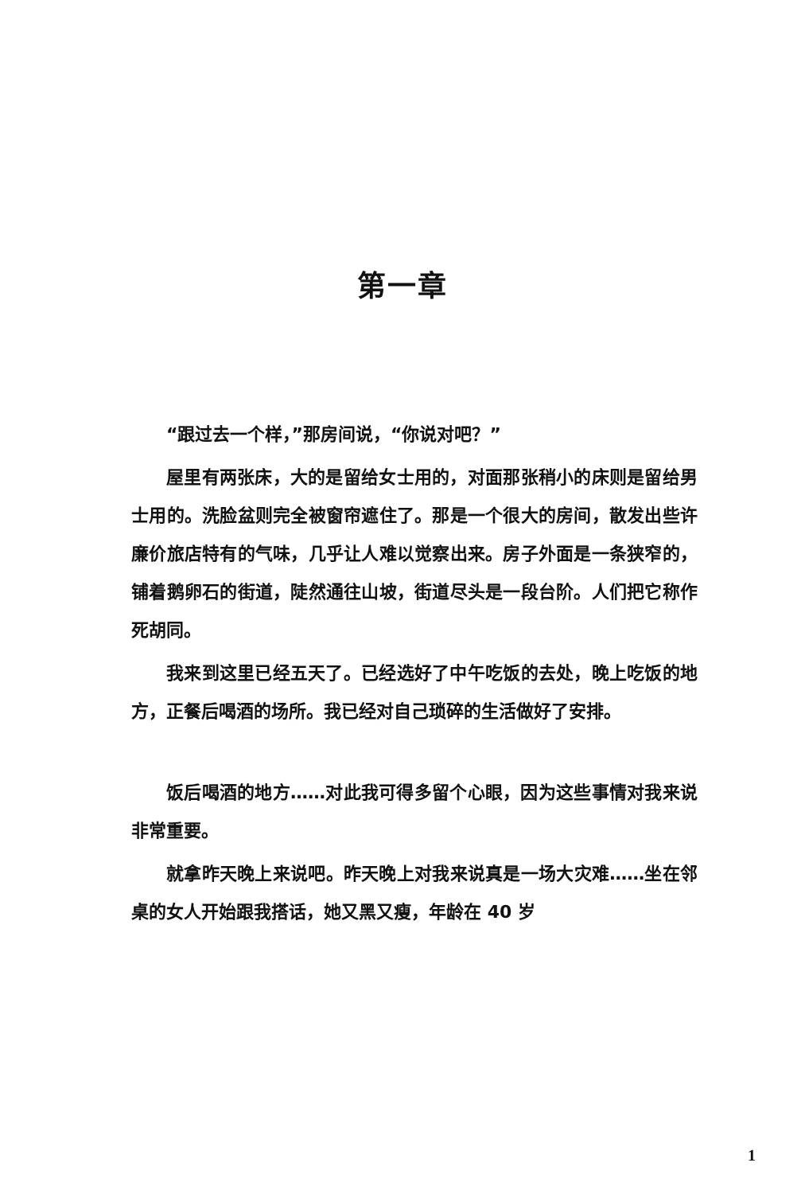第一章
“跟过去一个样，”那房间说，“你说对吧？”
屋里有两张床，大的是留给女士用的，对面那张稍小的床则是留给男士用的。洗脸盆则完全被窗帘遮住了。那是一个很大的房间，散发出些许廉价旅店特有的气味，几乎让人难以觉察出来。房子外面是一条狭窄的，铺着鹅卵石的街道，陡然通往山坡，街道尽头是一段台阶。人们把它称作死胡同。
我来到这里已经五天了。已经选好了中午吃饭的去处，晚上吃饭的地方，正餐后喝酒的场所。我已经对自己琐碎的生活做好了安排。
饭后喝酒的地方……对此我可得多留个心眼，因为这些事情对我来说非常重要。
就拿昨天晚上来说吧。昨天晚上对我来说真是一场大灾难……坐在邻桌的女人开始跟我搭话，她又黑又瘦，年龄在 40 岁
1